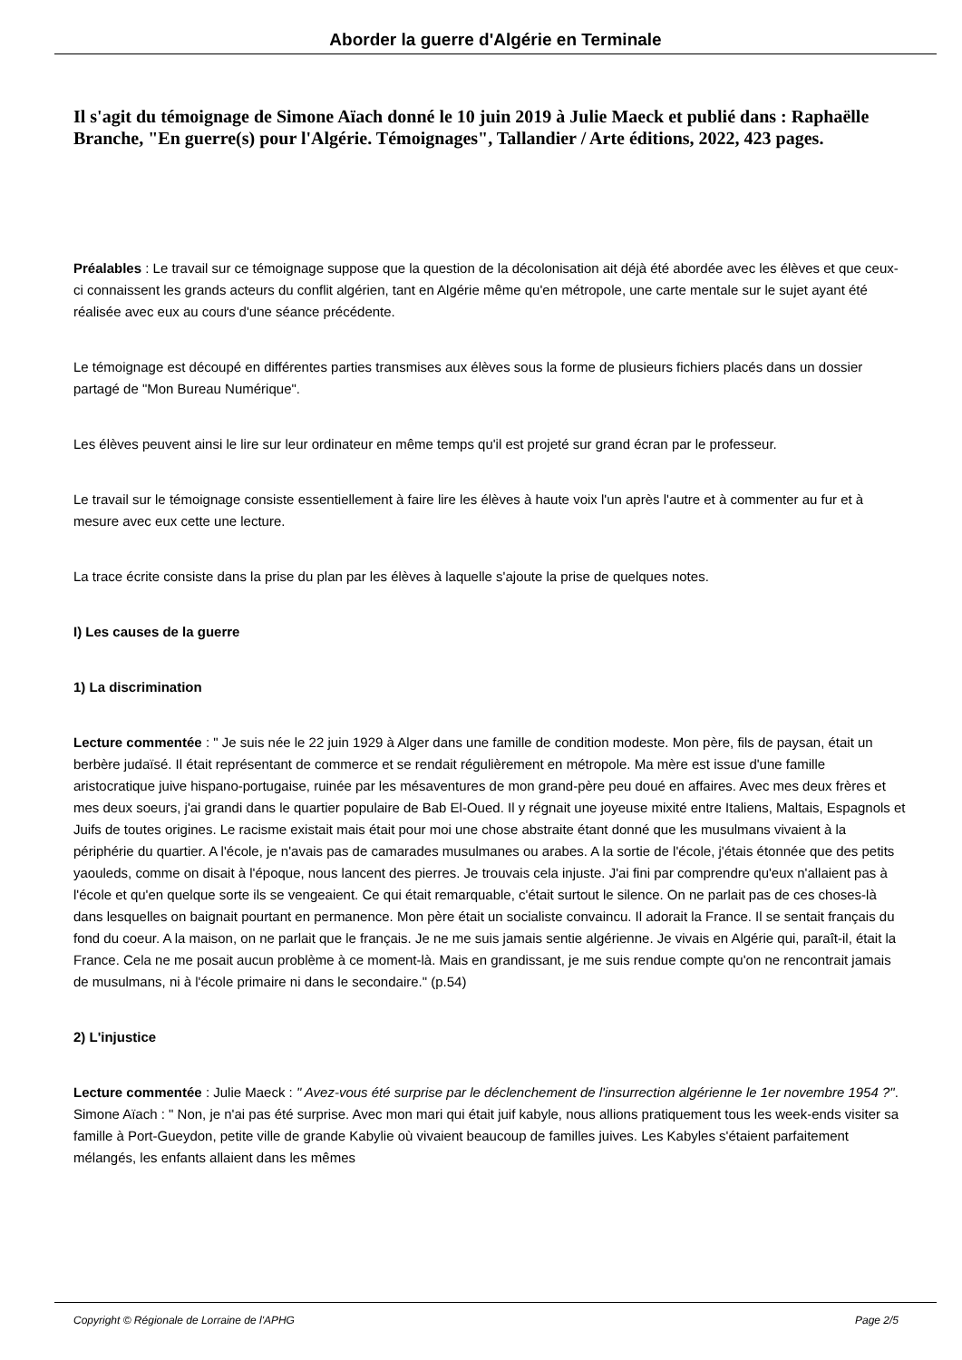Aborder la guerre d'Algérie en Terminale
Il s'agit du témoignage de Simone Aïach donné le 10 juin 2019 à Julie Maeck et publié dans : Raphaëlle Branche, "En guerre(s) pour l'Algérie. Témoignages", Tallandier / Arte éditions, 2022, 423 pages.
Préalables : Le travail sur ce témoignage suppose que la question de la décolonisation ait déjà été abordée avec les élèves et que ceux-ci connaissent les grands acteurs du conflit algérien, tant en Algérie même qu'en métropole, une carte mentale sur le sujet ayant été réalisée avec eux au cours d'une séance précédente.
Le témoignage est découpé en différentes parties transmises aux élèves sous la forme de plusieurs fichiers placés dans un dossier partagé de "Mon Bureau Numérique".
Les élèves peuvent ainsi le lire sur leur ordinateur en même temps qu'il est projeté sur grand écran par le professeur.
Le travail sur le témoignage consiste essentiellement à faire lire les élèves à haute voix l'un après l'autre et à commenter au fur et à mesure avec eux cette une lecture.
La trace écrite consiste dans la prise du plan par les élèves à laquelle s'ajoute la prise de quelques notes.
I) Les causes de la guerre
1) La discrimination
Lecture commentée : " Je suis née le 22 juin 1929 à Alger dans une famille de condition modeste. Mon père, fils de paysan, était un berbère judaïsé. Il était représentant de commerce et se rendait régulièrement en métropole. Ma mère est issue d'une famille aristocratique juive hispano-portugaise, ruinée par les mésaventures de mon grand-père peu doué en affaires. Avec mes deux frères et mes deux soeurs, j'ai grandi dans le quartier populaire de Bab El-Oued. Il y régnait une joyeuse mixité entre Italiens, Maltais, Espagnols et Juifs de toutes origines. Le racisme existait mais était pour moi une chose abstraite étant donné que les musulmans vivaient à la périphérie du quartier. A l'école, je n'avais pas de camarades musulmanes ou arabes. A la sortie de l'école, j'étais étonnée que des petits yaouleds, comme on disait à l'époque, nous lancent des pierres. Je trouvais cela injuste. J'ai fini par comprendre qu'eux n'allaient pas à l'école et qu'en quelque sorte ils se vengeaient. Ce qui était remarquable, c'était surtout le silence. On ne parlait pas de ces choses-là dans lesquelles on baignait pourtant en permanence. Mon père était un socialiste convaincu. Il adorait la France. Il se sentait français du fond du coeur. A la maison, on ne parlait que le français. Je ne me suis jamais sentie algérienne. Je vivais en Algérie qui, paraît-il, était la France. Cela ne me posait aucun problème à ce moment-là. Mais en grandissant, je me suis rendue compte qu'on ne rencontrait jamais de musulmans, ni à l'école primaire ni dans le secondaire." (p.54)
2) L'injustice
Lecture commentée : Julie Maeck : " Avez-vous été surprise par le déclenchement de l'insurrection algérienne le 1er novembre 1954 ?". Simone Aïach : " Non, je n'ai pas été surprise. Avec mon mari qui était juif kabyle, nous allions pratiquement tous les week-ends visiter sa famille à Port-Gueydon, petite ville de grande Kabylie où vivaient beaucoup de familles juives. Les Kabyles s'étaient parfaitement mélangés, les enfants allaient dans les mêmes
Copyright © Régionale de Lorraine de l'APHG Page 2/5